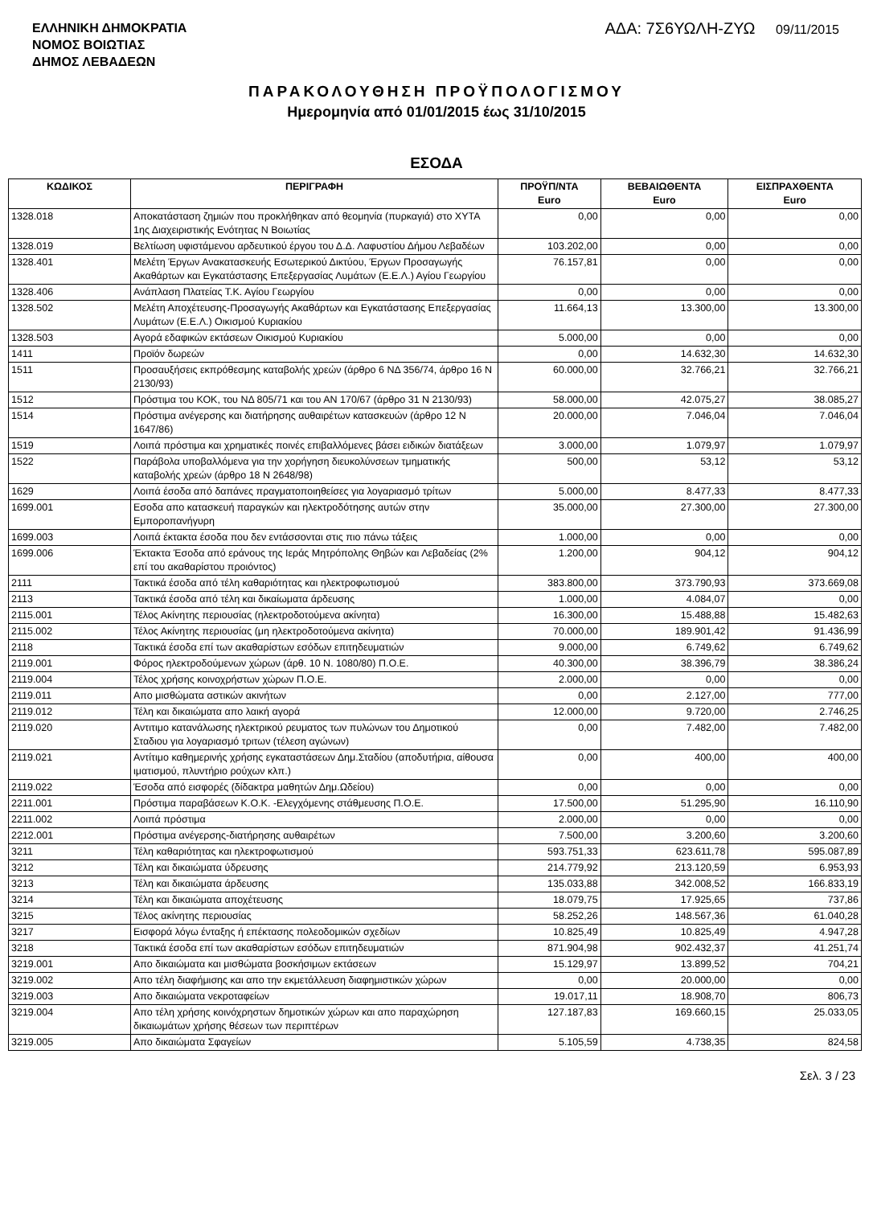ΕΛΛΗΝΙΚΗ ΔΗΜΟΚΡΑΤΙΑ
ΝΟΜΟΣ ΒΟΙΩΤΙΑΣ
ΔΗΜΟΣ ΛΕΒΑΔΕΩΝ
ΑΔΑ: 7Σ6ΥΩΛΗ-ΖΥΩ 09/11/2015
ΠΑΡΑΚΟΛΟΥΘΗΣΗ ΠΡΟΫΠΟΛΟΓΙΣΜΟΥ
Ημερομηνία από 01/01/2015 έως 31/10/2015
ΕΣΟΔΑ
| ΚΩΔΙΚΟΣ | ΠΕΡΙΓΡΑΦΗ | ΠΡΟΫΠ/ΝΤΑ Euro | ΒΕΒΑΙΩΘΕΝΤΑ Euro | ΕΙΣΠΡΑΧΘΕΝΤΑ Euro |
| --- | --- | --- | --- | --- |
| 1328.018 | Αποκατάσταση ζημιών που προκλήθηκαν από θεομηνία (πυρκαγιά) στο ΧΥΤΑ 1ης Διαχειριστικής Ενότητας Ν Βοιωτίας | 0,00 | 0,00 | 0,00 |
| 1328.019 | Βελτίωση υφιστάμενου αρδευτικού έργου του Δ.Δ. Λαφυστίου Δήμου Λεβαδέων | 103.202,00 | 0,00 | 0,00 |
| 1328.401 | Μελέτη Έργων Ανακατασκευής Εσωτερικού Δικτύου, Έργων Προσαγωγής Ακαθάρτων και Εγκατάστασης Επεξεργασίας Λυμάτων (Ε.Ε.Λ.) Αγίου Γεωργίου | 76.157,81 | 0,00 | 0,00 |
| 1328.406 | Ανάπλαση Πλατείας Τ.Κ. Αγίου Γεωργίου | 0,00 | 0,00 | 0,00 |
| 1328.502 | Μελέτη Αποχέτευσης-Προσαγωγής Ακαθάρτων και Εγκατάστασης Επεξεργασίας Λυμάτων (Ε.Ε.Λ.) Οικισμού Κυριακίου | 11.664,13 | 13.300,00 | 13.300,00 |
| 1328.503 | Αγορά εδαφικών εκτάσεων Οικισμού Κυριακίου | 5.000,00 | 0,00 | 0,00 |
| 1411 | Προϊόν δωρεών | 0,00 | 14.632,30 | 14.632,30 |
| 1511 | Προσαυξήσεις εκπρόθεσμης καταβολής χρεών (άρθρο 6 ΝΔ 356/74, άρθρο 16 Ν 2130/93) | 60.000,00 | 32.766,21 | 32.766,21 |
| 1512 | Πρόστιμα του ΚΟΚ, του ΝΔ 805/71 και του ΑΝ 170/67 (άρθρο 31 Ν 2130/93) | 58.000,00 | 42.075,27 | 38.085,27 |
| 1514 | Πρόστιμα ανέγερσης και διατήρησης αυθαιρέτων κατασκευών (άρθρο 12 Ν 1647/86) | 20.000,00 | 7.046,04 | 7.046,04 |
| 1519 | Λοιπά πρόστιμα και χρηματικές ποινές επιβαλλόμενες βάσει ειδικών διατάξεων | 3.000,00 | 1.079,97 | 1.079,97 |
| 1522 | Παράβολα υποβαλλόμενα για την χορήγηση διευκολύνσεων τμηματικής καταβολής χρεών (άρθρο 18 Ν 2648/98) | 500,00 | 53,12 | 53,12 |
| 1629 | Λοιπά έσοδα από δαπάνες πραγματοποιηθείσες για λογαριασμό τρίτων | 5.000,00 | 8.477,33 | 8.477,33 |
| 1699.001 | Εσοδα απο κατασκευή παραγκών και ηλεκτροδότησης αυτών στην Εμποροπανήγυρη | 35.000,00 | 27.300,00 | 27.300,00 |
| 1699.003 | Λοιπά έκτακτα έσοδα που δεν εντάσσονται στις πιο πάνω τάξεις | 1.000,00 | 0,00 | 0,00 |
| 1699.006 | Έκτακτα Έσοδα από εράνους της Ιεράς Μητρόπολης Θηβών και Λεβαδείας (2% επί του ακαθαρίστου προιόντος) | 1.200,00 | 904,12 | 904,12 |
| 2111 | Τακτικά έσοδα από τέλη καθαριότητας και ηλεκτροφωτισμού | 383.800,00 | 373.790,93 | 373.669,08 |
| 2113 | Τακτικά έσοδα από τέλη και δικαίωματα άρδευσης | 1.000,00 | 4.084,07 | 0,00 |
| 2115.001 | Τέλος Ακίνητης περιουσίας (ηλεκτροδοτούμενα ακίνητα) | 16.300,00 | 15.488,88 | 15.482,63 |
| 2115.002 | Τέλος Ακίνητης περιουσίας (μη ηλεκτροδοτούμενα ακίνητα) | 70.000,00 | 189.901,42 | 91.436,99 |
| 2118 | Τακτικά έσοδα επί των ακαθαρίστων εσόδων επιτηδευματιών | 9.000,00 | 6.749,62 | 6.749,62 |
| 2119.001 | Φόρος ηλεκτροδούμενων χώρων (άρθ. 10 Ν. 1080/80) Π.Ο.Ε. | 40.300,00 | 38.396,79 | 38.386,24 |
| 2119.004 | Τέλος χρήσης κοινοχρήστων χώρων Π.Ο.Ε. | 2.000,00 | 0,00 | 0,00 |
| 2119.011 | Απο μισθώματα αστικών ακινήτων | 0,00 | 2.127,00 | 777,00 |
| 2119.012 | Τέλη και δικαιώματα απο λαική αγορά | 12.000,00 | 9.720,00 | 2.746,25 |
| 2119.020 | Αντιτιμο κατανάλωσης ηλεκτρικού ρευματος των πυλώνων του Δημοτικού Σταδιου για λογαριασμό τριτων (τέλεση αγώνων) | 0,00 | 7.482,00 | 7.482,00 |
| 2119.021 | Αντίτιμο καθημερινής χρήσης εγκαταστάσεων Δημ.Σταδίου (αποδυτήρια, αίθουσα ιματισμού, πλυντήριο ρούχων κλπ.) | 0,00 | 400,00 | 400,00 |
| 2119.022 | Έσοδα από εισφορές (δίδακτρα μαθητών Δημ.Ωδείου) | 0,00 | 0,00 | 0,00 |
| 2211.001 | Πρόστιμα παραβάσεων Κ.Ο.Κ. -Ελεγχόμενης στάθμευσης Π.Ο.Ε. | 17.500,00 | 51.295,90 | 16.110,90 |
| 2211.002 | Λοιπά πρόστιμα | 2.000,00 | 0,00 | 0,00 |
| 2212.001 | Πρόστιμα ανέγερσης-διατήρησης αυθαιρέτων | 7.500,00 | 3.200,60 | 3.200,60 |
| 3211 | Τέλη καθαριότητας και ηλεκτροφωτισμού | 593.751,33 | 623.611,78 | 595.087,89 |
| 3212 | Τέλη και δικαιώματα ύδρευσης | 214.779,92 | 213.120,59 | 6.953,93 |
| 3213 | Τέλη και δικαιώματα άρδευσης | 135.033,88 | 342.008,52 | 166.833,19 |
| 3214 | Τέλη και δικαιώματα αποχέτευσης | 18.079,75 | 17.925,65 | 737,86 |
| 3215 | Τέλος ακίνητης περιουσίας | 58.252,26 | 148.567,36 | 61.040,28 |
| 3217 | Εισφορά λόγω ένταξης ή επέκτασης πολεοδομικών σχεδίων | 10.825,49 | 10.825,49 | 4.947,28 |
| 3218 | Τακτικά έσοδα επί των ακαθαρίστων εσόδων επιτηδευματιών | 871.904,98 | 902.432,37 | 41.251,74 |
| 3219.001 | Απο δικαιώματα και μισθώματα βοσκήσιμων εκτάσεων | 15.129,97 | 13.899,52 | 704,21 |
| 3219.002 | Απο τέλη διαφήμισης και απο την εκμετάλλευση διαφημιστικών χώρων | 0,00 | 20.000,00 | 0,00 |
| 3219.003 | Απο δικαιώματα νεκροταφείων | 19.017,11 | 18.908,70 | 806,73 |
| 3219.004 | Απο τέλη χρήσης κοινόχρηστων δημοτικών χώρων και απο παραχώρηση δικαιωμάτων χρήσης θέσεων των περιπτέρων | 127.187,83 | 169.660,15 | 25.033,05 |
| 3219.005 | Απο δικαιώματα Σφαγείων | 5.105,59 | 4.738,35 | 824,58 |
Σελ. 3 / 23